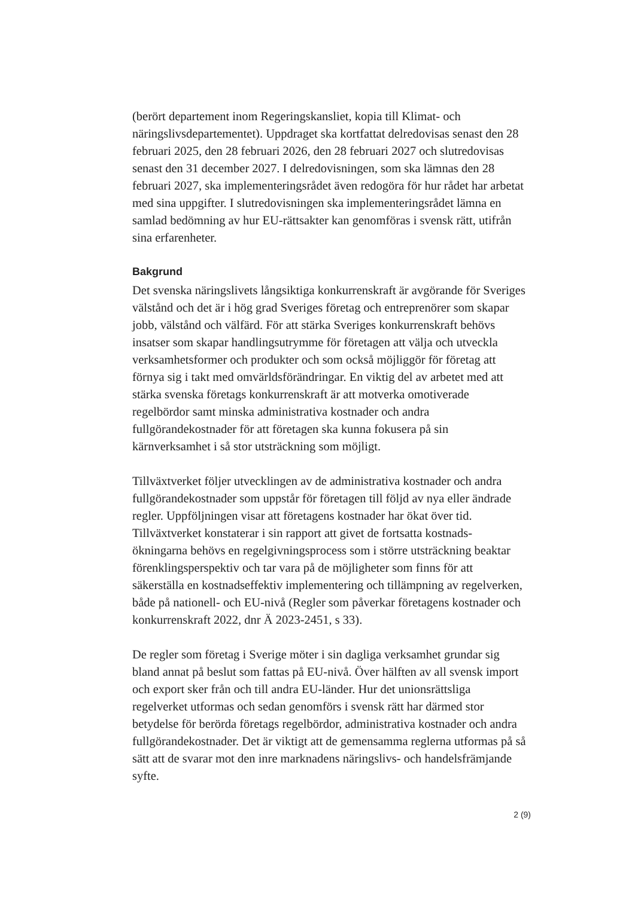(berört departement inom Regeringskansliet, kopia till Klimat- och näringslivsdepartementet). Uppdraget ska kortfattat delredovisas senast den 28 februari 2025, den 28 februari 2026, den 28 februari 2027 och slutredovisas senast den 31 december 2027. I delredovisningen, som ska lämnas den 28 februari 2027, ska implementeringsrådet även redogöra för hur rådet har arbetat med sina uppgifter. I slutredovisningen ska implementeringsrådet lämna en samlad bedömning av hur EU-rättsakter kan genomföras i svensk rätt, utifrån sina erfarenheter.
Bakgrund
Det svenska näringslivets långsiktiga konkurrenskraft är avgörande för Sveriges välstånd och det är i hög grad Sveriges företag och entreprenörer som skapar jobb, välstånd och välfärd. För att stärka Sveriges konkurrenskraft behövs insatser som skapar handlingsutrymme för företagen att välja och utveckla verksamhetsformer och produkter och som också möjliggör för företag att förnya sig i takt med omvärldsförändringar. En viktig del av arbetet med att stärka svenska företags konkurrenskraft är att motverka omotiverade regelbördor samt minska administrativa kostnader och andra fullgörandekostnader för att företagen ska kunna fokusera på sin kärnverksamhet i så stor utsträckning som möjligt.
Tillväxtverket följer utvecklingen av de administrativa kostnader och andra fullgörandekostnader som uppstår för företagen till följd av nya eller ändrade regler. Uppföljningen visar att företagens kostnader har ökat över tid. Tillväxtverket konstaterar i sin rapport att givet de fortsatta kostnads-ökningarna behövs en regelgivningsprocess som i större utsträckning beaktar förenklingsperspektiv och tar vara på de möjligheter som finns för att säkerställa en kostnadseffektiv implementering och tillämpning av regelverken, både på nationell- och EU-nivå (Regler som påverkar företagens kostnader och konkurrenskraft 2022, dnr Ä 2023-2451, s 33).
De regler som företag i Sverige möter i sin dagliga verksamhet grundar sig bland annat på beslut som fattas på EU-nivå. Över hälften av all svensk import och export sker från och till andra EU-länder. Hur det unionsrättsliga regelverket utformas och sedan genomförs i svensk rätt har därmed stor betydelse för berörda företags regelbördor, administrativa kostnader och andra fullgörandekostnader. Det är viktigt att de gemensamma reglerna utformas på så sätt att de svarar mot den inre marknadens näringslivs- och handelsfrämjande syfte.
2 (9)